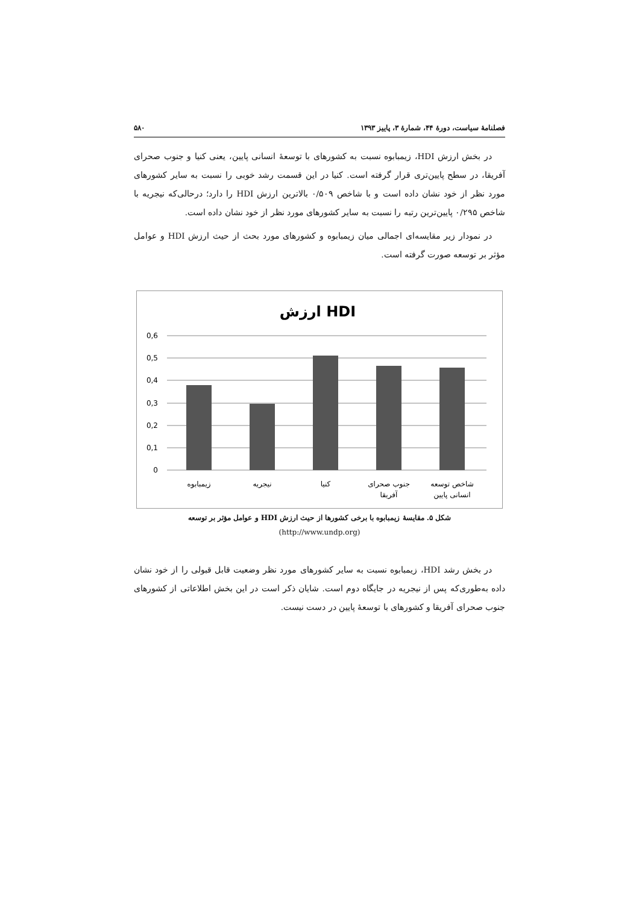فصلنامهٔ سیاست، دورهٔ ۴۴، شمارهٔ ۳، پاییز ۱۳۹۳ ۵۸۰
در بخش ارزش HDI، زیمبابوه نسبت به کشورهای با توسعهٔ انسانی پایین، یعنی کنیا و جنوب صحرای آفریقا، در سطح پایین‌تری قرار گرفته است. کنیا در این قسمت رشد خوبی را نسبت به سایر کشورهای مورد نظر از خود نشان داده است و با شاخص ۰/۵۰۹ بالاترین ارزش HDI را دارد؛ درحالی‌که نیجریه با شاخص ۰/۲۹۵ پایین‌ترین رتبه را نسبت به سایر کشورهای مورد نظر از خود نشان داده است.
در نمودار زیر مقایسه‌ای اجمالی میان زیمبابوه و کشورهای مورد بحث از حیث ارزش HDI و عوامل مؤثر بر توسعه صورت گرفته است.
ارزش HDI
0,6
0,5
0,4
0,3
0,2
0,1
0
زیمبابوه
نیجریه
کنیا
جنوب صحرای
آفریقا
شاخص توسعه
انسانی پایین
شکل ۵. مقایسهٔ زیمبابوه با برخی کشورها از حیث ارزش HDI و عوامل مؤثر بر توسعه
(http://www.undp.org)
در بخش رشد HDI، زیمبابوه نسبت به سایر کشورهای مورد نظر وضعیت قابل قبولی را از خود نشان داده به‌طوری‌که پس از نیجریه در جایگاه دوم است. شایان ذکر است در این بخش اطلاعاتی از کشورهای جنوب صحرای آفریقا و کشورهای با توسعهٔ پایین در دست نیست.